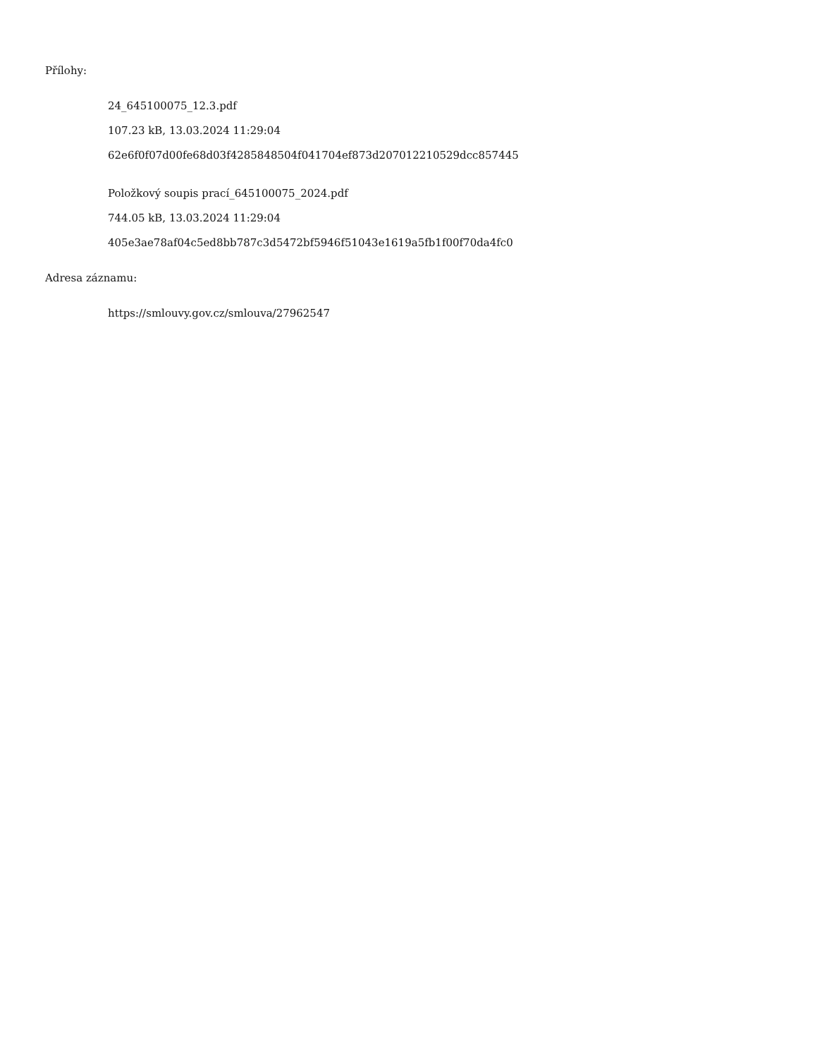Přílohy:
24_645100075_12.3.pdf
107.23 kB, 13.03.2024 11:29:04
62e6f0f07d00fe68d03f4285848504f041704ef873d207012210529dcc857445
Položkový soupis prací_645100075_2024.pdf
744.05 kB, 13.03.2024 11:29:04
405e3ae78af04c5ed8bb787c3d5472bf5946f51043e1619a5fb1f00f70da4fc0
Adresa záznamu:
https://smlouvy.gov.cz/smlouva/27962547